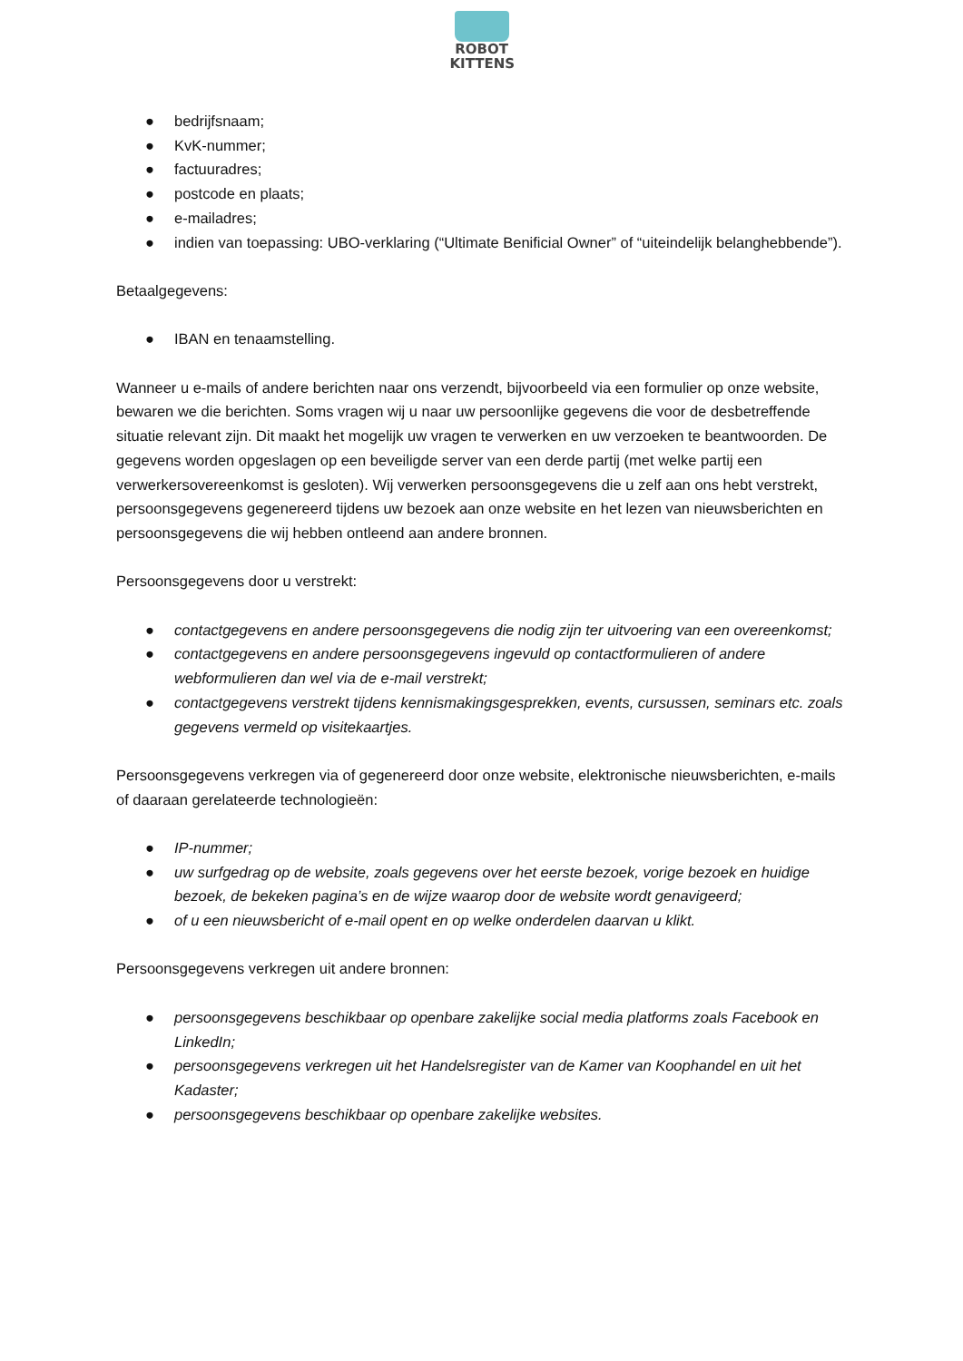ROBOT
KITTENS
● bedrijfsnaam;
● KvK-nummer;
● factuuradres;
● postcode en plaats;
● e-mailadres;
● indien van toepassing: UBO-verklaring (“Ultimate Benificial Owner” of “uiteindelijk belanghebbende”).
Betaalgegevens:
● IBAN en tenaamstelling.
Wanneer u e-mails of andere berichten naar ons verzendt, bijvoorbeeld via een formulier op onze website, bewaren we die berichten. Soms vragen wij u naar uw persoonlijke gegevens die voor de desbetreffende situatie relevant zijn. Dit maakt het mogelijk uw vragen te verwerken en uw verzoeken te beantwoorden. De gegevens worden opgeslagen op een beveiligde server van een derde partij (met welke partij een verwerkersovereenkomst is gesloten). Wij verwerken persoonsgegevens die u zelf aan ons hebt verstrekt, persoonsgegevens gegenereerd tijdens uw bezoek aan onze website en het lezen van nieuwsberichten en persoonsgegevens die wij hebben ontleend aan andere bronnen.
Persoonsgegevens door u verstrekt:
● contactgegevens en andere persoonsgegevens die nodig zijn ter uitvoering van een overeenkomst;
● contactgegevens en andere persoonsgegevens ingevuld op contactformulieren of andere webformulieren dan wel via de e-mail verstrekt;
● contactgegevens verstrekt tijdens kennismakingsgesprekken, events, cursussen, seminars etc. zoals gegevens vermeld op visitekaartjes.
Persoonsgegevens verkregen via of gegenereerd door onze website, elektronische nieuwsberichten, e-mails of daaraan gerelateerde technologieën:
● IP-nummer;
● uw surfgedrag op de website, zoals gegevens over het eerste bezoek, vorige bezoek en huidige bezoek, de bekeken pagina’s en de wijze waarop door de website wordt genavigeerd;
● of u een nieuwsbericht of e-mail opent en op welke onderdelen daarvan u klikt.
Persoonsgegevens verkregen uit andere bronnen:
● persoonsgegevens beschikbaar op openbare zakelijke social media platforms zoals Facebook en LinkedIn;
● persoonsgegevens verkregen uit het Handelsregister van de Kamer van Koophandel en uit het Kadaster;
● persoonsgegevens beschikbaar op openbare zakelijke websites.